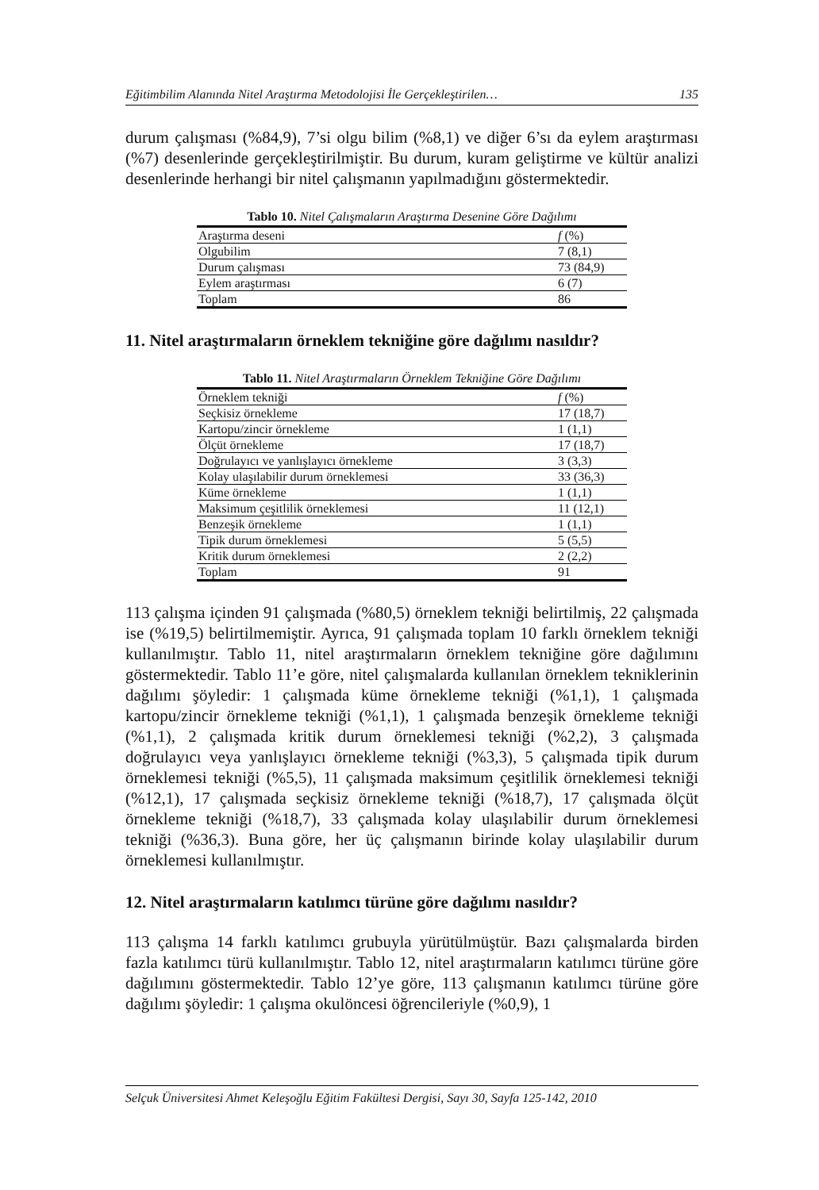Eğitimbilim Alanında Nitel Araştırma Metodolojisi İle Gerçekleştirilen… 135
durum çalışması (%84,9), 7’si olgu bilim (%8,1) ve diğer 6’sı da eylem araştırması (%7) desenlerinde gerçekleştirilmiştir. Bu durum, kuram geliştirme ve kültür analizi desenlerinde herhangi bir nitel çalışmanın yapılmadığını göstermektedir.
Tablo 10. Nitel Çalışmaların Araştırma Desenine Göre Dağılımı
| Araştırma deseni | f (%) |
| --- | --- |
| Olgubilim | 7 (8,1) |
| Durum çalışması | 73 (84,9) |
| Eylem araştırması | 6 (7) |
| Toplam | 86 |
11. Nitel araştırmaların örneklem tekniğine göre dağılımı nasıldır?
Tablo 11. Nitel Araştırmaların Örneklem Tekniğine Göre Dağılımı
| Örneklem tekniği | f (%) |
| --- | --- |
| Seçkisiz örnekleme | 17 (18,7) |
| Kartopu/zincir örnekleme | 1 (1,1) |
| Ölçüt örnekleme | 17 (18,7) |
| Doğrulayıcı ve yanlışlayıcı örnekleme | 3 (3,3) |
| Kolay ulaşılabilir durum örneklemesi | 33 (36,3) |
| Küme örnekleme | 1 (1,1) |
| Maksimum çeşitlilik örneklemesi | 11 (12,1) |
| Benzeşik örnekleme | 1 (1,1) |
| Tipik durum örneklemesi | 5 (5,5) |
| Kritik durum örneklemesi | 2 (2,2) |
| Toplam | 91 |
113 çalışma içinden 91 çalışmada (%80,5) örneklem tekniği belirtilmiş, 22 çalışmada ise (%19,5) belirtilmemiştir. Ayrıca, 91 çalışmada toplam 10 farklı örneklem tekniği kullanılmıştır. Tablo 11, nitel araştırmaların örneklem tekniğine göre dağılımını göstermektedir. Tablo 11’e göre, nitel çalışmalarda kullanılan örneklem tekniklerinin dağılımı şöyledir: 1 çalışmada küme örnekleme tekniği (%1,1), 1 çalışmada kartopu/zincir örnekleme tekniği (%1,1), 1 çalışmada benzeşik örnekleme tekniği (%1,1), 2 çalışmada kritik durum örneklemesi tekniği (%2,2), 3 çalışmada doğrulayıcı veya yanlışlayıcı örnekleme tekniği (%3,3), 5 çalışmada tipik durum örneklemesi tekniği (%5,5), 11 çalışmada maksimum çeşitlilik örneklemesi tekniği (%12,1), 17 çalışmada seçkisiz örnekleme tekniği (%18,7), 17 çalışmada ölçüt örnekleme tekniği (%18,7), 33 çalışmada kolay ulaşılabilir durum örneklemesi tekniği (%36,3). Buna göre, her üç çalışmanın birinde kolay ulaşılabilir durum örneklemesi kullanılmıştır.
12. Nitel araştırmaların katılımcı türüne göre dağılımı nasıldır?
113 çalışma 14 farklı katılımcı grubuyla yürütülmüştür. Bazı çalışmalarda birden fazla katılımcı türü kullanılmıştır. Tablo 12, nitel araştırmaların katılımcı türüne göre dağılımını göstermektedir. Tablo 12’ye göre, 113 çalışmanın katılımcı türüne göre dağılımı şöyledir: 1 çalışma okulöncesi öğrencileriyle (%0,9), 1
Selçuk Üniversitesi Ahmet Keleşoğlu Eğitim Fakültesi Dergisi, Sayı 30, Sayfa 125-142, 2010